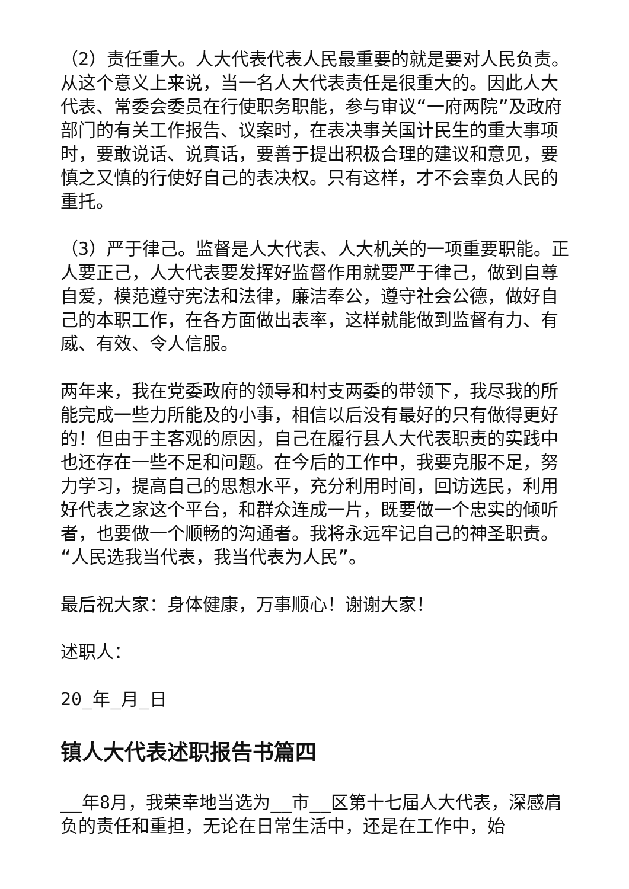（2）责任重大。人大代表代表人民最重要的就是要对人民负责。从这个意义上来说，当一名人大代表责任是很重大的。因此人大代表、常委会委员在行使职务职能，参与审议“一府两院”及政府部门的有关工作报告、议案时，在表决事关国计民生的重大事项时，要敢说话、说真话，要善于提出积极合理的建议和意见，要慎之又慎的行使好自己的表决权。只有这样，才不会辜负人民的重托。
（3）严于律己。监督是人大代表、人大机关的一项重要职能。正人要正己，人大代表要发挥好监督作用就要严于律己，做到自尊自爱，模范遵守宪法和法律，廉洁奉公，遵守社会公德，做好自己的本职工作，在各方面做出表率，这样就能做到监督有力、有威、有效、令人信服。
两年来，我在党委政府的领导和村支两委的带领下，我尽我的所能完成一些力所能及的小事，相信以后没有最好的只有做得更好的！但由于主客观的原因，自己在履行县人大代表职责的实践中也还存在一些不足和问题。在今后的工作中，我要克服不足，努力学习，提高自己的思想水平，充分利用时间，回访选民，利用好代表之家这个平台，和群众连成一片，既要做一个忠实的倾听者，也要做一个顺畅的沟通者。我将永远牢记自己的神圣职责。“人民选我当代表，我当代表为人民”。
最后祝大家：身体健康，万事顺心！谢谢大家！
述职人：
20_年_月_日
镇人大代表述职报告书篇四
__年8月，我荣幸地当选为__市__区第十七届人大代表，深感肩负的责任和重担，无论在日常生活中，还是在工作中，始